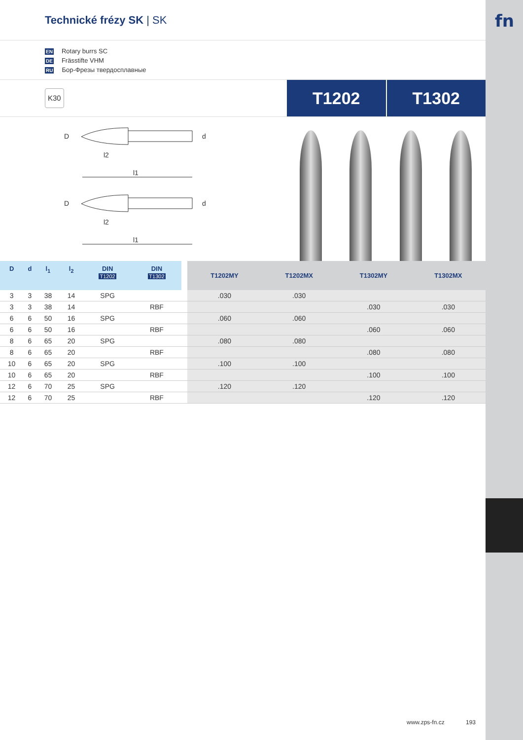fn
Technické frézy SK | SK
EN Rotary burrs SC
DE Frässtifte VHM
RU Бор-Фрезы твердосплавные
K30
T1202 T1302
D
d
l2
l1
D
d
l2
l1
| D | d | l<sub>1</sub> | l<sub>2</sub> | DIN T1202 | DIN T1302 | | T1202MY | T1202MX | T1302MY | T1302MX |
| --- | --- | --- | --- | --- | --- | --- | --- | --- | --- | --- |
| 3 | 3 | 38 | 14 | SPG | | | .030 | .030 | | |
| 3 | 3 | 38 | 14 | | RBF | | | | .030 | .030 |
| 6 | 6 | 50 | 16 | SPG | | | .060 | .060 | | |
| 6 | 6 | 50 | 16 | | RBF | | | | .060 | .060 |
| 8 | 6 | 65 | 20 | SPG | | | .080 | .080 | | |
| 8 | 6 | 65 | 20 | | RBF | | | | .080 | .080 |
| 10 | 6 | 65 | 20 | SPG | | | .100 | .100 | | |
| 10 | 6 | 65 | 20 | | RBF | | | | .100 | .100 |
| 12 | 6 | 70 | 25 | SPG | | | .120 | .120 | | |
| 12 | 6 | 70 | 25 | | RBF | | | | .120 | .120 |
www.zps-fn.cz 193